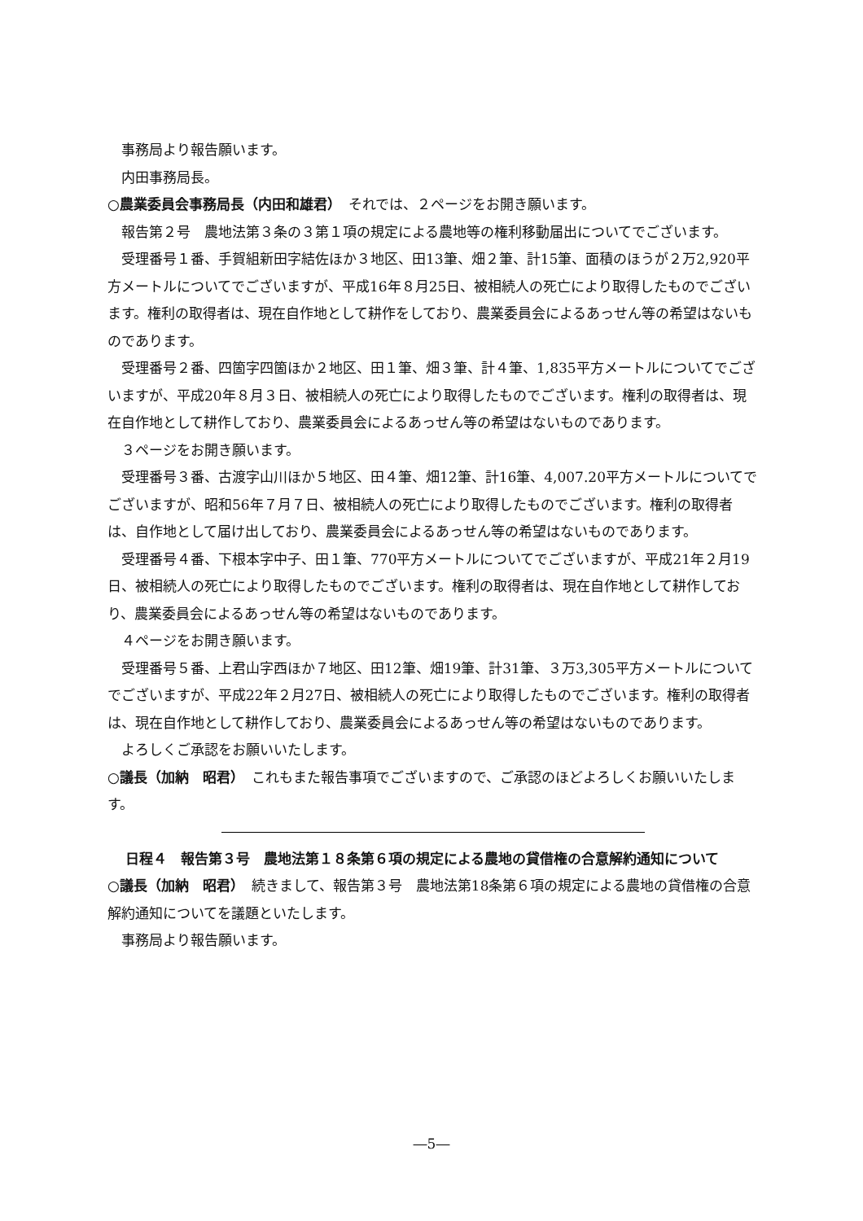事務局より報告願います。
内田事務局長。
○農業委員会事務局長（内田和雄君）　それでは、２ページをお開き願います。
報告第２号　農地法第３条の３第１項の規定による農地等の権利移動届出についてでございます。
受理番号１番、手賀組新田字結佐ほか３地区、田13筆、畑２筆、計15筆、面積のほうが２万2,920平方メートルについてでございますが、平成16年８月25日、被相続人の死亡により取得したものでございます。権利の取得者は、現在自作地として耕作をしており、農業委員会によるあっせん等の希望はないものであります。
受理番号２番、四箇字四箇ほか２地区、田１筆、畑３筆、計４筆、1,835平方メートルについてでございますが、平成20年８月３日、被相続人の死亡により取得したものでございます。権利の取得者は、現在自作地として耕作しており、農業委員会によるあっせん等の希望はないものであります。
３ページをお開き願います。
受理番号３番、古渡字山川ほか５地区、田４筆、畑12筆、計16筆、4,007.20平方メートルについてでございますが、昭和56年７月７日、被相続人の死亡により取得したものでございます。権利の取得者は、自作地として届け出しており、農業委員会によるあっせん等の希望はないものであります。
受理番号４番、下根本字中子、田１筆、770平方メートルについてでございますが、平成21年２月19日、被相続人の死亡により取得したものでございます。権利の取得者は、現在自作地として耕作しており、農業委員会によるあっせん等の希望はないものであります。
４ページをお開き願います。
受理番号５番、上君山字西ほか７地区、田12筆、畑19筆、計31筆、３万3,305平方メートルについてでございますが、平成22年２月27日、被相続人の死亡により取得したものでございます。権利の取得者は、現在自作地として耕作しており、農業委員会によるあっせん等の希望はないものであります。
よろしくご承認をお願いいたします。
○議長（加納　昭君）　これもまた報告事項でございますので、ご承認のほどよろしくお願いいたします。
日程４　報告第３号　農地法第１８条第６項の規定による農地の貸借権の合意解約通知について
○議長（加納　昭君）　続きまして、報告第３号　農地法第18条第６項の規定による農地の貸借権の合意解約通知についてを議題といたします。
事務局より報告願います。
―5―